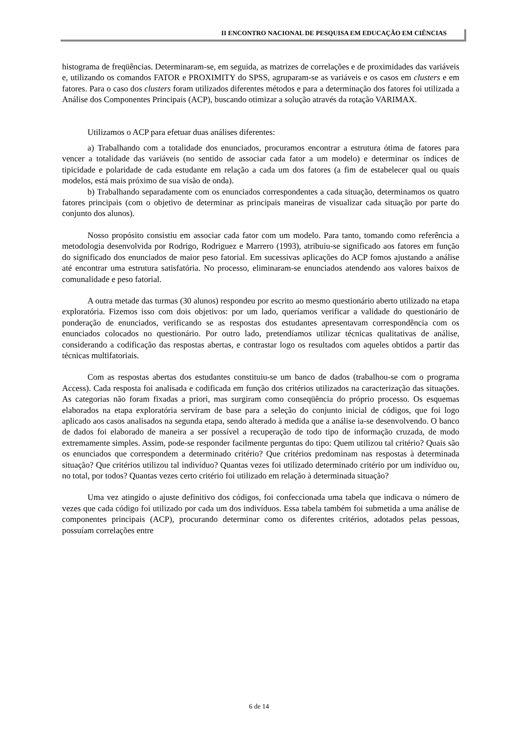II ENCONTRO NACIONAL DE PESQUISA EM EDUCAÇÃO EM CIÊNCIAS
histograma de freqüências. Determinaram-se, em seguida, as matrizes de correlações e de proximidades das variáveis e, utilizando os comandos FATOR e PROXIMITY do SPSS, agruparam-se as variáveis e os casos em clusters e em fatores. Para o caso dos clusters foram utilizados diferentes métodos e para a determinação dos fatores foi utilizada a Análise dos Componentes Principais (ACP), buscando otimizar a solução através da rotação VARIMAX.
Utilizamos o ACP para efetuar duas análises diferentes:
a) Trabalhando com a totalidade dos enunciados, procuramos encontrar a estrutura ótima de fatores para vencer a totalidade das variáveis (no sentido de associar cada fator a um modelo) e determinar os índices de tipicidade e polaridade de cada estudante em relação a cada um dos fatores (a fim de estabelecer qual ou quais modelos, está mais próximo de sua visão de onda).
b) Trabalhando separadamente com os enunciados correspondentes a cada situação, determinamos os quatro fatores principais (com o objetivo de determinar as principais maneiras de visualizar cada situação por parte do conjunto dos alunos).
Nosso propósito consistiu em associar cada fator com um modelo. Para tanto, tomando como referência a metodologia desenvolvida por Rodrigo, Rodriguez e Marrero (1993), atribuiu-se significado aos fatores em função do significado dos enunciados de maior peso fatorial. Em sucessivas aplicações do ACP fomos ajustando a análise até encontrar uma estrutura satisfatória. No processo, eliminaram-se enunciados atendendo aos valores baixos de comunalidade e peso fatorial.
A outra metade das turmas (30 alunos) respondeu por escrito ao mesmo questionário aberto utilizado na etapa exploratória. Fizemos isso com dois objetivos: por um lado, queríamos verificar a validade do questionário de ponderação de enunciados, verificando se as respostas dos estudantes apresentavam correspondência com os enunciados colocados no questionário. Por outro lado, pretendíamos utilizar técnicas qualitativas de análise, considerando a codificação das respostas abertas, e contrastar logo os resultados com aqueles obtidos a partir das técnicas multifatoriais.
Com as respostas abertas dos estudantes constituiu-se um banco de dados (trabalhou-se com o programa Access). Cada resposta foi analisada e codificada em função dos critérios utilizados na caracterização das situações. As categorias não foram fixadas a priori, mas surgiram como conseqüência do próprio processo. Os esquemas elaborados na etapa exploratória serviram de base para a seleção do conjunto inicial de códigos, que foi logo aplicado aos casos analisados na segunda etapa, sendo alterado à medida que a análise ia-se desenvolvendo. O banco de dados foi elaborado de maneira a ser possível a recuperação de todo tipo de informação cruzada, de modo extremamente simples. Assim, pode-se responder facilmente perguntas do tipo: Quem utilizou tal critério? Quais são os enunciados que correspondem a determinado critério? Que critérios predominam nas respostas à determinada situação? Que critérios utilizou tal indivíduo? Quantas vezes foi utilizado determinado critério por um indivíduo ou, no total, por todos? Quantas vezes certo critério foi utilizado em relação à determinada situação?
Uma vez atingido o ajuste definitivo dos códigos, foi confeccionada uma tabela que indicava o número de vezes que cada código foi utilizado por cada um dos indivíduos. Essa tabela também foi submetida a uma análise de componentes principais (ACP), procurando determinar como os diferentes critérios, adotados pelas pessoas, possuíam correlações entre
6 de 14